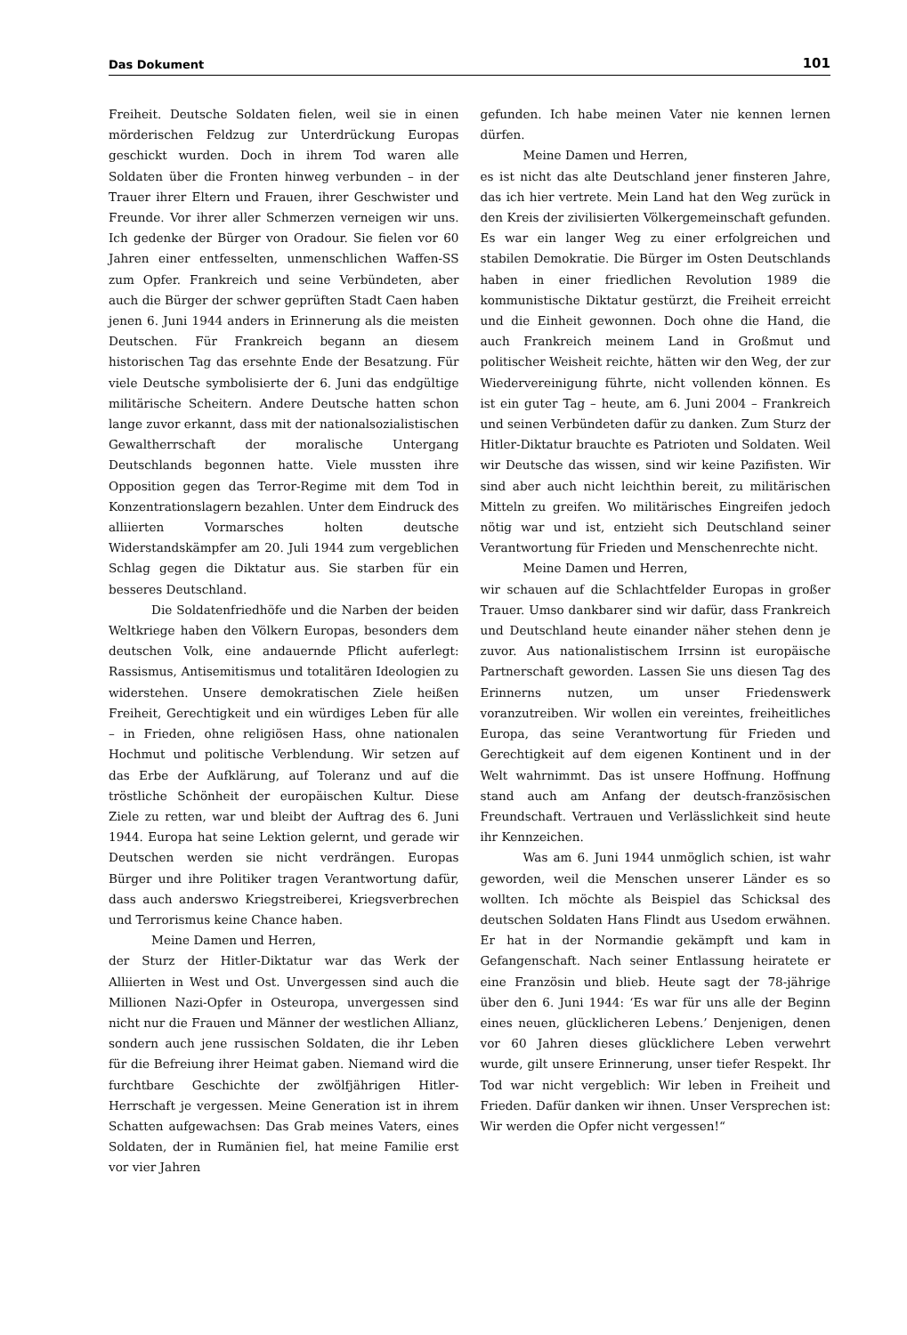Das Dokument 101
Freiheit. Deutsche Soldaten fielen, weil sie in einen mörderischen Feldzug zur Unterdrückung Europas geschickt wurden. Doch in ihrem Tod waren alle Soldaten über die Fronten hinweg verbunden – in der Trauer ihrer Eltern und Frauen, ihrer Geschwister und Freunde. Vor ihrer aller Schmerzen verneigen wir uns. Ich gedenke der Bürger von Oradour. Sie fielen vor 60 Jahren einer entfesselten, unmenschlichen Waffen-SS zum Opfer. Frankreich und seine Verbündeten, aber auch die Bürger der schwer geprüften Stadt Caen haben jenen 6. Juni 1944 anders in Erinnerung als die meisten Deutschen. Für Frankreich begann an diesem historischen Tag das ersehnte Ende der Besatzung. Für viele Deutsche symbolisierte der 6. Juni das endgültige militärische Scheitern. Andere Deutsche hatten schon lange zuvor erkannt, dass mit der nationalsozialistischen Gewaltherrschaft der moralische Untergang Deutschlands begonnen hatte. Viele mussten ihre Opposition gegen das Terror-Regime mit dem Tod in Konzentrationslagern bezahlen. Unter dem Eindruck des alliierten Vormarsches holten deutsche Widerstandskämpfer am 20. Juli 1944 zum vergeblichen Schlag gegen die Diktatur aus. Sie starben für ein besseres Deutschland.
Die Soldatenfriedhöfe und die Narben der beiden Weltkriege haben den Völkern Europas, besonders dem deutschen Volk, eine andauernde Pflicht auferlegt: Rassismus, Antisemitismus und totalitären Ideologien zu widerstehen. Unsere demokratischen Ziele heißen Freiheit, Gerechtigkeit und ein würdiges Leben für alle – in Frieden, ohne religiösen Hass, ohne nationalen Hochmut und politische Verblendung. Wir setzen auf das Erbe der Aufklärung, auf Toleranz und auf die tröstliche Schönheit der europäischen Kultur. Diese Ziele zu retten, war und bleibt der Auftrag des 6. Juni 1944. Europa hat seine Lektion gelernt, und gerade wir Deutschen werden sie nicht verdrängen. Europas Bürger und ihre Politiker tragen Verantwortung dafür, dass auch anderswo Kriegstreiberei, Kriegsverbrechen und Terrorismus keine Chance haben.
Meine Damen und Herren,
der Sturz der Hitler-Diktatur war das Werk der Alliierten in West und Ost. Unvergessen sind auch die Millionen Nazi-Opfer in Osteuropa, unvergessen sind nicht nur die Frauen und Männer der westlichen Allianz, sondern auch jene russischen Soldaten, die ihr Leben für die Befreiung ihrer Heimat gaben. Niemand wird die furchtbare Geschichte der zwölfjährigen Hitler-Herrschaft je vergessen. Meine Generation ist in ihrem Schatten aufgewachsen: Das Grab meines Vaters, eines Soldaten, der in Rumänien fiel, hat meine Familie erst vor vier Jahren
gefunden. Ich habe meinen Vater nie kennen lernen dürfen.
Meine Damen und Herren,
es ist nicht das alte Deutschland jener finsteren Jahre, das ich hier vertrete. Mein Land hat den Weg zurück in den Kreis der zivilisierten Völkergemeinschaft gefunden. Es war ein langer Weg zu einer erfolgreichen und stabilen Demokratie. Die Bürger im Osten Deutschlands haben in einer friedlichen Revolution 1989 die kommunistische Diktatur gestürzt, die Freiheit erreicht und die Einheit gewonnen. Doch ohne die Hand, die auch Frankreich meinem Land in Großmut und politischer Weisheit reichte, hätten wir den Weg, der zur Wiedervereinigung führte, nicht vollenden können. Es ist ein guter Tag – heute, am 6. Juni 2004 – Frankreich und seinen Verbündeten dafür zu danken. Zum Sturz der Hitler-Diktatur brauchte es Patrioten und Soldaten. Weil wir Deutsche das wissen, sind wir keine Pazifisten. Wir sind aber auch nicht leichthin bereit, zu militärischen Mitteln zu greifen. Wo militärisches Eingreifen jedoch nötig war und ist, entzieht sich Deutschland seiner Verantwortung für Frieden und Menschenrechte nicht.
Meine Damen und Herren,
wir schauen auf die Schlachtfelder Europas in großer Trauer. Umso dankbarer sind wir dafür, dass Frankreich und Deutschland heute einander näher stehen denn je zuvor. Aus nationalistischem Irrsinn ist europäische Partnerschaft geworden. Lassen Sie uns diesen Tag des Erinnerns nutzen, um unser Friedenswerk voranzutreiben. Wir wollen ein vereintes, freiheitliches Europa, das seine Verantwortung für Frieden und Gerechtigkeit auf dem eigenen Kontinent und in der Welt wahrnimmt. Das ist unsere Hoffnung. Hoffnung stand auch am Anfang der deutsch-französischen Freundschaft. Vertrauen und Verlässlichkeit sind heute ihr Kennzeichen.
Was am 6. Juni 1944 unmöglich schien, ist wahr geworden, weil die Menschen unserer Länder es so wollten. Ich möchte als Beispiel das Schicksal des deutschen Soldaten Hans Flindt aus Usedom erwähnen. Er hat in der Normandie gekämpft und kam in Gefangenschaft. Nach seiner Entlassung heiratete er eine Französin und blieb. Heute sagt der 78-jährige über den 6. Juni 1944: ‘Es war für uns alle der Beginn eines neuen, glücklicheren Lebens.’ Denjenigen, denen vor 60 Jahren dieses glücklichere Leben verwehrt wurde, gilt unsere Erinnerung, unser tiefer Respekt. Ihr Tod war nicht vergeblich: Wir leben in Freiheit und Frieden. Dafür danken wir ihnen. Unser Versprechen ist: Wir werden die Opfer nicht vergessen!“